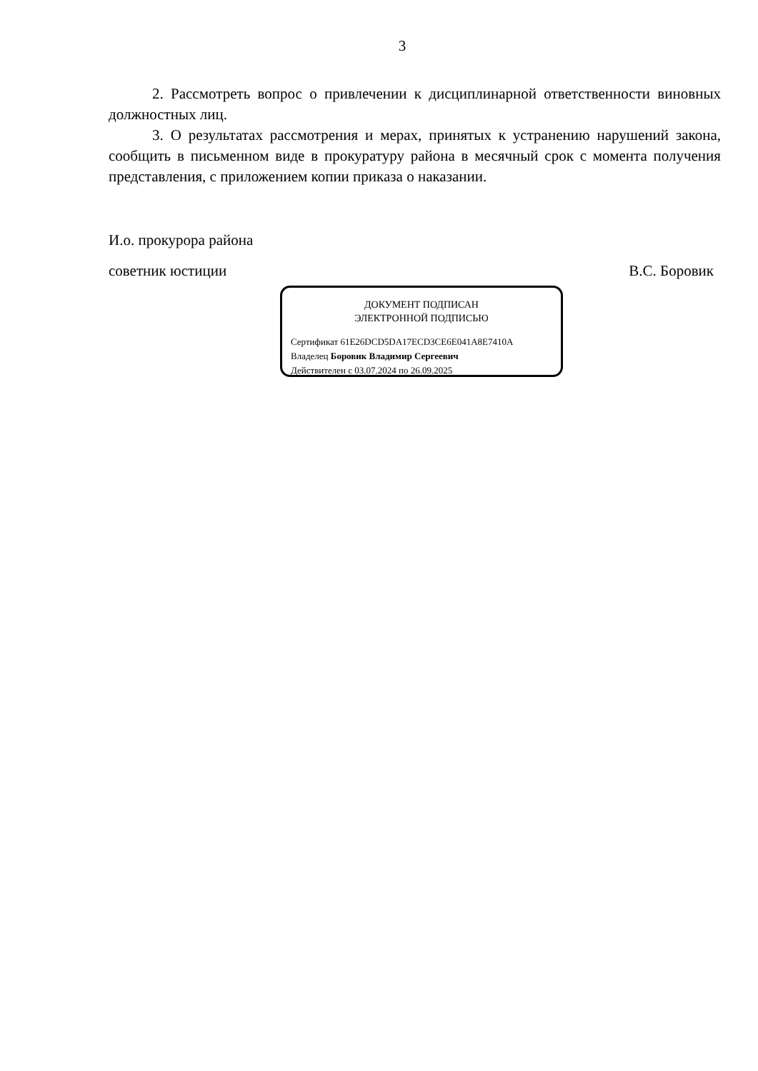3
2. Рассмотреть вопрос о привлечении к дисциплинарной ответственности виновных должностных лиц.
3. О результатах рассмотрения и мерах, принятых к устранению нарушений закона, сообщить в письменном виде в прокуратуру района в месячный срок с момента получения представления, с приложением копии приказа о наказании.
И.о. прокурора района
советник юстиции В.С. Боровик
ДОКУМЕНТ ПОДПИСАН
ЭЛЕКТРОННОЙ ПОДПИСЬЮ
Сертификат 61E26DCD5DA17ECD3CE6E041A8E7410A
Владелец Боровик Владимир Сергеевич
Действителен с 03.07.2024 по 26.09.2025